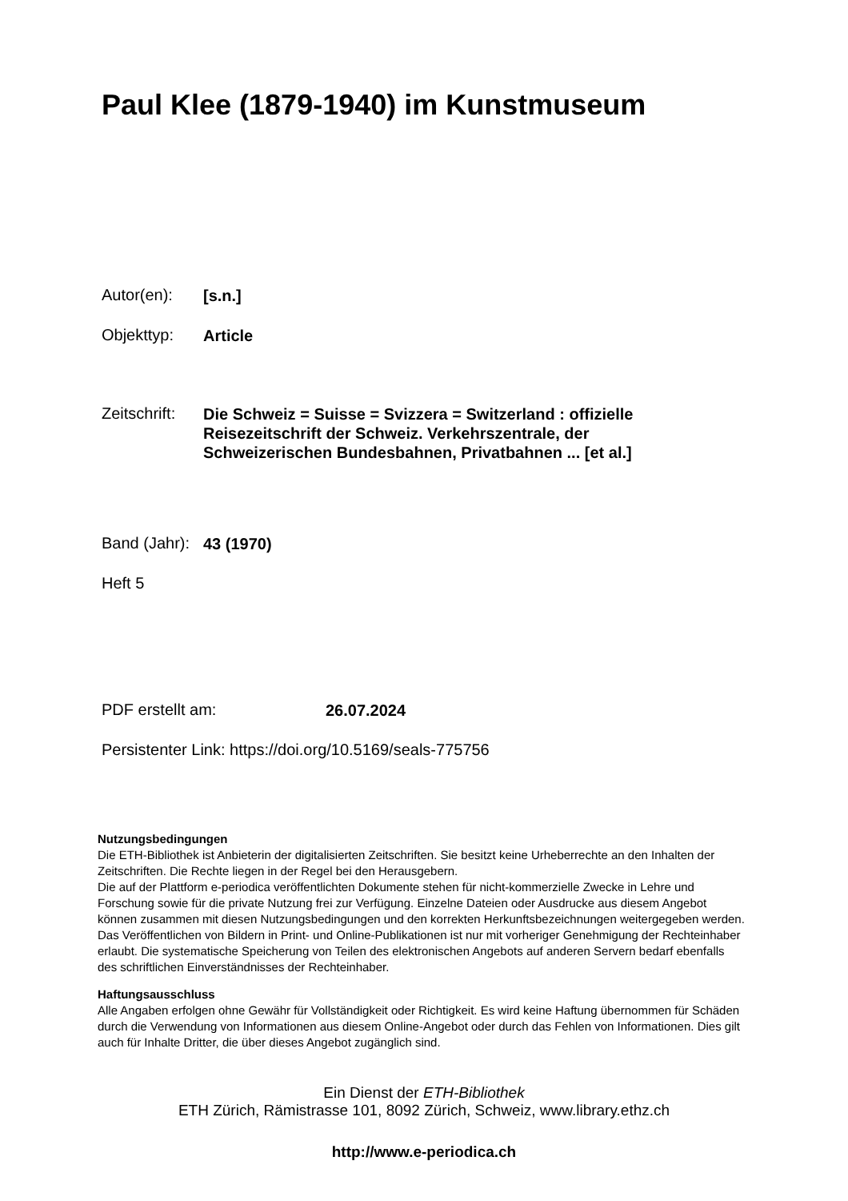Paul Klee (1879-1940) im Kunstmuseum
Autor(en):
[s.n.]
Objekttyp:
Article
Zeitschrift:
Die Schweiz = Suisse = Svizzera = Switzerland : offizielle
Reisezeitschrift der Schweiz. Verkehrszentrale, der
Schweizerischen Bundesbahnen, Privatbahnen ... [et al.]
Band (Jahr):
43 (1970)
Heft 5
PDF erstellt am:
26.07.2024
Persistenter Link: https://doi.org/10.5169/seals-775756
Nutzungsbedingungen
Die ETH-Bibliothek ist Anbieterin der digitalisierten Zeitschriften. Sie besitzt keine Urheberrechte an den Inhalten der Zeitschriften. Die Rechte liegen in der Regel bei den Herausgebern.
Die auf der Plattform e-periodica veröffentlichten Dokumente stehen für nicht-kommerzielle Zwecke in Lehre und Forschung sowie für die private Nutzung frei zur Verfügung. Einzelne Dateien oder Ausdrucke aus diesem Angebot können zusammen mit diesen Nutzungsbedingungen und den korrekten Herkunftsbezeichnungen weitergegeben werden.
Das Veröffentlichen von Bildern in Print- und Online-Publikationen ist nur mit vorheriger Genehmigung der Rechteinhaber erlaubt. Die systematische Speicherung von Teilen des elektronischen Angebots auf anderen Servern bedarf ebenfalls des schriftlichen Einverständnisses der Rechteinhaber.
Haftungsausschluss
Alle Angaben erfolgen ohne Gewähr für Vollständigkeit oder Richtigkeit. Es wird keine Haftung übernommen für Schäden durch die Verwendung von Informationen aus diesem Online-Angebot oder durch das Fehlen von Informationen. Dies gilt auch für Inhalte Dritter, die über dieses Angebot zugänglich sind.
Ein Dienst der ETH-Bibliothek
ETH Zürich, Rämistrasse 101, 8092 Zürich, Schweiz, www.library.ethz.ch
http://www.e-periodica.ch